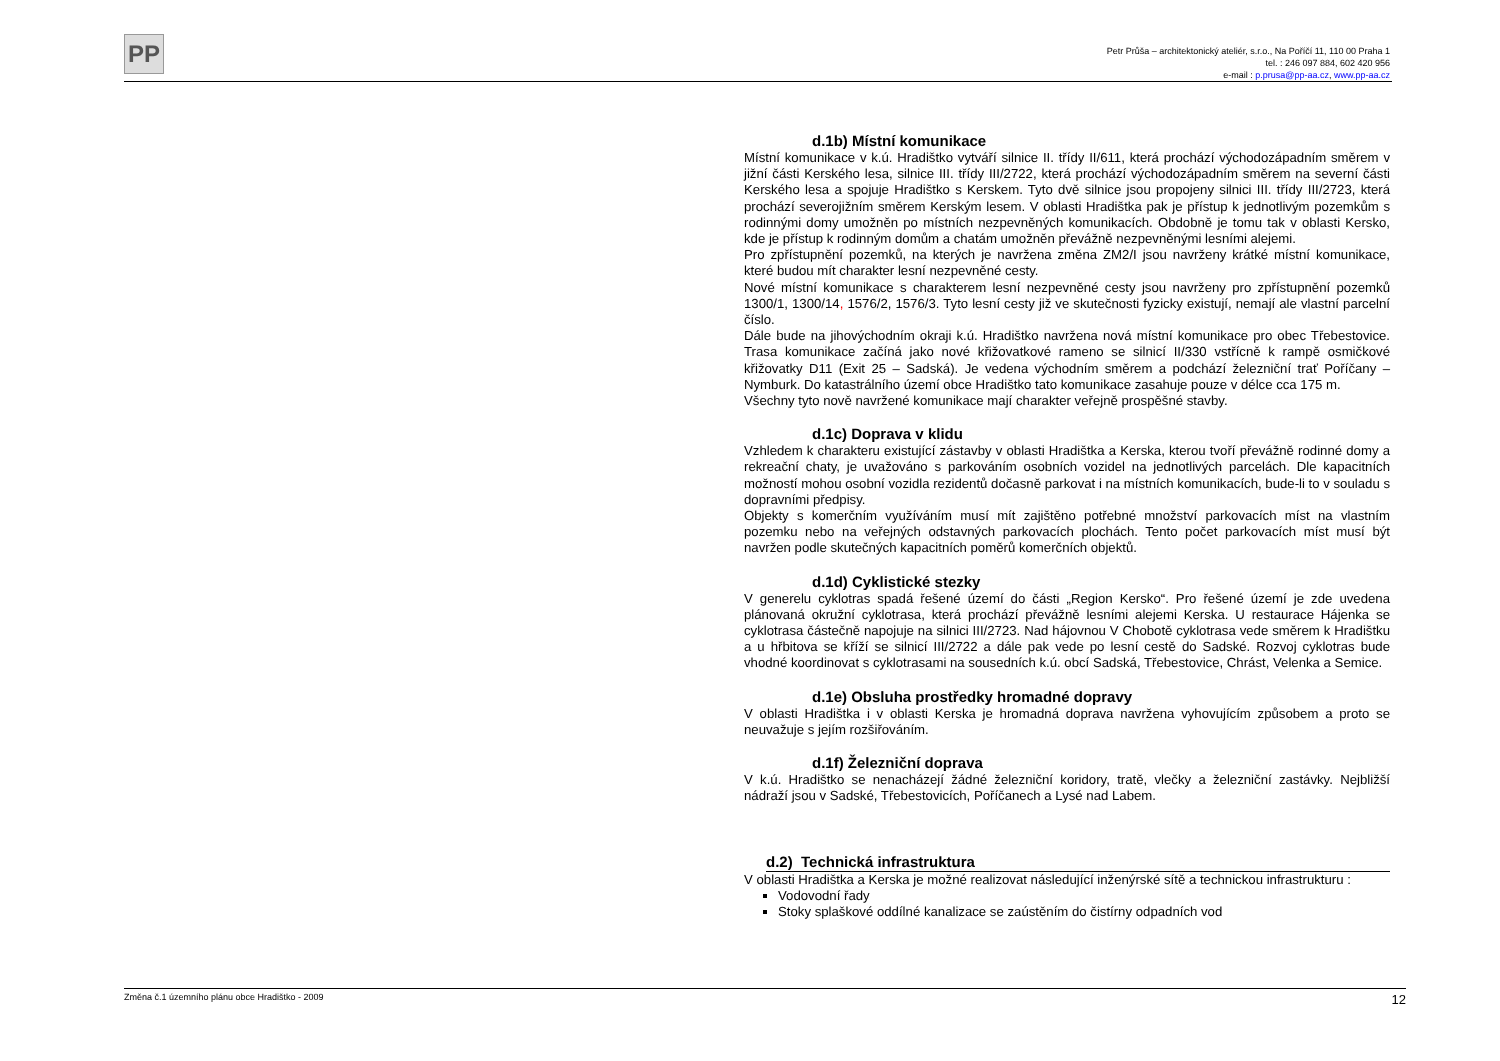PP
Petr Průša – architektonický ateliér, s.r.o., Na Poříčí 11, 110 00 Praha 1
tel. : 246 097 884, 602 420 956
e-mail : p.prusa@pp-aa.cz, www.pp-aa.cz
d.1b) Místní komunikace
Místní komunikace v k.ú. Hradištko vytváří silnice II. třídy II/611, která prochází východozápadním směrem v jižní části Kerského lesa, silnice III. třídy III/2722, která prochází východozápadním směrem na severní části Kerského lesa a spojuje Hradištko s Kerskem. Tyto dvě silnice jsou propojeny silnici III. třídy III/2723, která prochází severojižním směrem Kerským lesem. V oblasti Hradištka pak je přístup k jednotlivým pozemkům s rodinnými domy umožněn po místních nezpevněných komunikacích. Obdobně je tomu tak v oblasti Kersko, kde je přístup k rodinným domům a chatám umožněn převážně nezpevněnými lesními alejemi.
Pro zpřístupnění pozemků, na kterých je navržena změna ZM2/I jsou navrženy krátké místní komunikace, které budou mít charakter lesní nezpevněné cesty.
Nové místní komunikace s charakterem lesní nezpevněné cesty jsou navrženy pro zpřístupnění pozemků 1300/1, 1300/14, 1576/2, 1576/3. Tyto lesní cesty již ve skutečnosti fyzicky existují, nemají ale vlastní parcelní číslo.
Dále bude na jihovýchodním okraji k.ú. Hradištko navržena nová místní komunikace pro obec Třebestovice. Trasa komunikace začíná jako nové křižovatkové rameno se silnicí II/330 vstřícně k rampě osmičkové křižovatky D11 (Exit 25 – Sadská). Je vedena východním směrem a podchází železniční trať Poříčany – Nymburk. Do katastrálního území obce Hradištko tato komunikace zasahuje pouze v délce cca 175 m.
Všechny tyto nově navržené komunikace mají charakter veřejně prospěšné stavby.
d.1c) Doprava v klidu
Vzhledem k charakteru existující zástavby v oblasti Hradištka a Kerska, kterou tvoří převážně rodinné domy a rekreační chaty, je uvažováno s parkováním osobních vozidel na jednotlivých parcelách. Dle kapacitních možností mohou osobní vozidla rezidentů dočasně parkovat i na místních komunikacích, bude-li to v souladu s dopravními předpisy.
Objekty s komerčním využíváním musí mít zajištěno potřebné množství parkovacích míst na vlastním pozemku nebo na veřejných odstavných parkovacích plochách. Tento počet parkovacích míst musí být navržen podle skutečných kapacitních poměrů komerčních objektů.
d.1d) Cyklistické stezky
V generelu cyklotras spadá řešené území do části „Region Kersko“. Pro řešené území je zde uvedena plánovaná okružní cyklotrasa, která prochází převážně lesními alejemi Kerska. U restaurace Hájenka se cyklotrasa částečně napojuje na silnici III/2723. Nad hájovnou V Chobotě cyklotrasa vede směrem k Hradištku a u hřbitova se kříží se silnicí III/2722 a dále pak vede po lesní cestě do Sadské. Rozvoj cyklotras bude vhodné koordinovat s cyklotrasami na sousedních k.ú. obcí Sadská, Třebestovice, Chrást, Velenka a Semice.
d.1e) Obsluha prostředky hromadné dopravy
V oblasti Hradištka i v oblasti Kerska je hromadná doprava navržena vyhovujícím způsobem a proto se neuvažuje s jejím rozšiřováním.
d.1f) Železniční doprava
V k.ú. Hradištko se nenacházejí žádné železniční koridory, tratě, vlečky a železniční zastávky. Nejbližší nádraží jsou v Sadské, Třebestovicích, Poříčanech a Lysé nad Labem.
d.2) Technická infrastruktura
V oblasti Hradištka a Kerska je možné realizovat následující inženýrské sítě a technickou infrastrukturu :
Vodovodní řady
Stoky splaškové oddílné kanalizace se zaústěním do čistírny odpadních vod
Změna č.1 územního plánu obce Hradištko - 2009 12